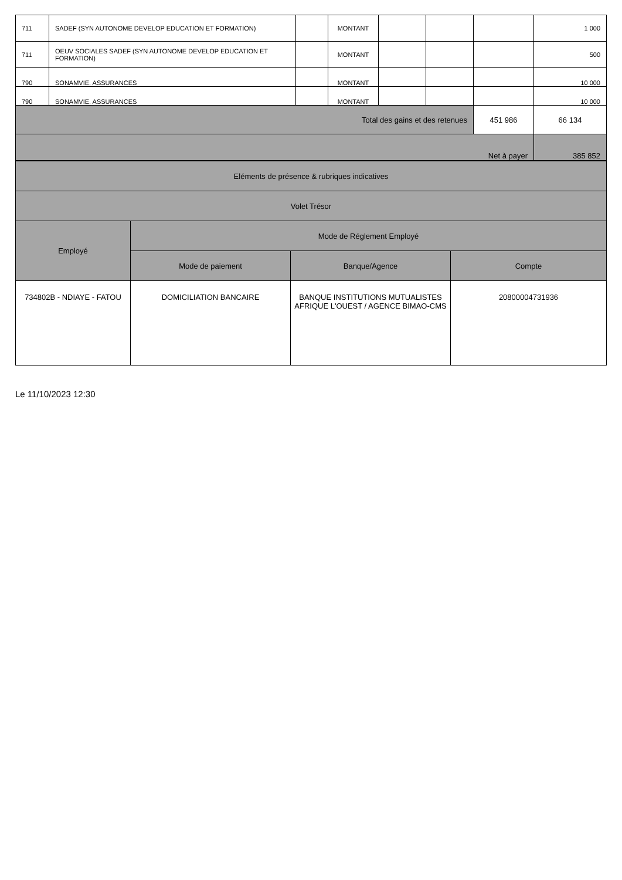| 711 | SADEF (SYN AUTONOME DEVELOP EDUCATION ET FORMATION) | | MONTANT | | | | 1 000 |
| 711 | OEUV SOCIALES SADEF (SYN AUTONOME DEVELOP EDUCATION ET FORMATION) | | MONTANT | | | | 500 |
| 790 | SONAMVIE. ASSURANCES | | MONTANT | | | | 10 000 |
| 790 | SONAMVIE. ASSURANCES | | MONTANT | | | | 10 000 |
| Total des gains et des retenues | | | | | | 451 986 | 66 134 |
| Net à payer | | | | | | | 385 852 |
| Eléments de présence & rubriques indicatives | | | |
| Volet Trésor | | | |
| Employé | Mode de Réglement Employé | | |
| | Mode de paiement | Banque/Agence | Compte |
| 734802B - NDIAYE - FATOU | DOMICILIATION BANCAIRE | BANQUE INSTITUTIONS MUTUALISTES AFRIQUE L'OUEST / AGENCE BIMAO-CMS | 20800004731936 |
Le 11/10/2023 12:30